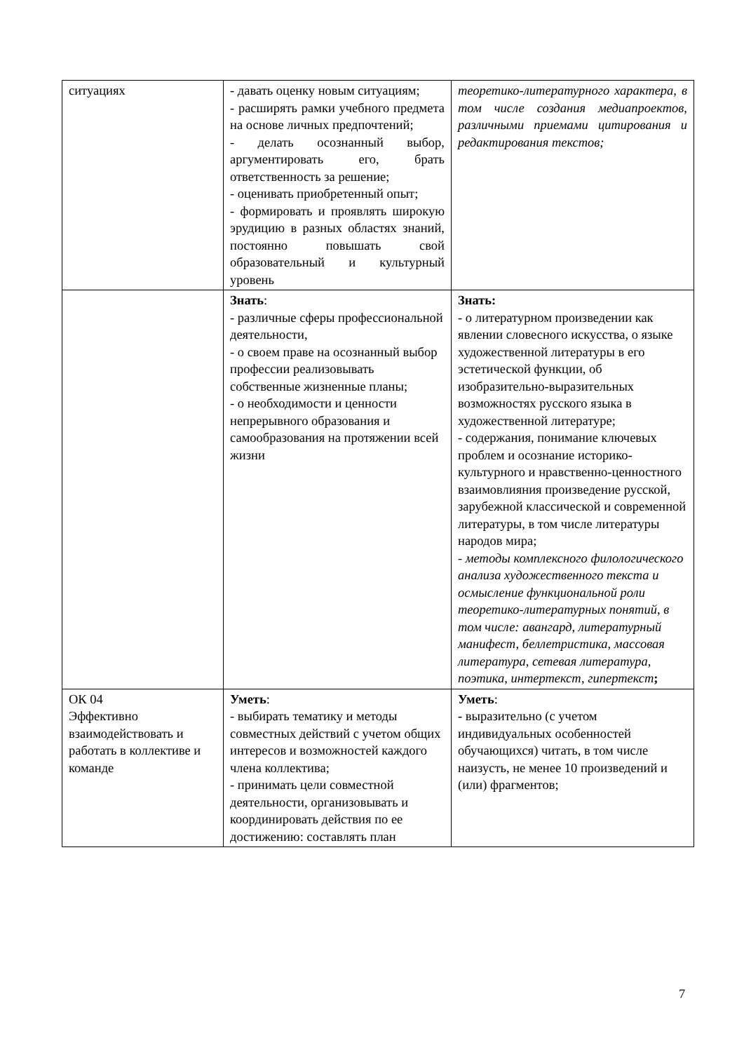| ситуациях | - давать оценку новым ситуациям; - расширять рамки учебного предмета на основе личных предпочтений; - делать осознанный выбор, аргументировать его, брать ответственность за решение; - оценивать приобретенный опыт; - формировать и проявлять широкую эрудицию в разных областях знаний, постоянно повышать свой образовательный и культурный уровень | теоретико-литературного характера, в том числе создания медиапроектов, различными приемами цитирования и редактирования текстов; |
| | Знать : - различные сферы профессиональной деятельности, - о своем праве на осознанный выбор профессии реализовывать собственные жизненные планы; - о необходимости и ценности непрерывного образования и самообразования на протяжении всей жизни | Знать: - о литературном произведении как явлении словесного искусства, о языке художественной литературы в его эстетической функции, об изобразительно-выразительных возможностях русского языка в художественной литературе; - содержания, понимание ключевых проблем и осознание историко-культурного и нравственно-ценностного взаимовлияния произведение русской, зарубежной классической и современной литературы, в том числе литературы народов мира; - методы комплексного филологического анализа художественного текста и осмысление функциональной роли теоретико-литературных понятий, в том числе: авангард, литературный манифест, беллетристика, массовая литература, сетевая литература, поэтика, интертекст, гипертекст ; |
| ОК 04 Эффективно взаимодействовать и работать в коллективе и команде | Уметь : - выбирать тематику и методы совместных действий с учетом общих интересов и возможностей каждого члена коллектива; - принимать цели совместной деятельности, организовывать и координировать действия по ее достижению: составлять план | Уметь : - выразительно (с учетом индивидуальных особенностей обучающихся) читать, в том числе наизусть, не менее 10 произведений и (или) фрагментов; |
7